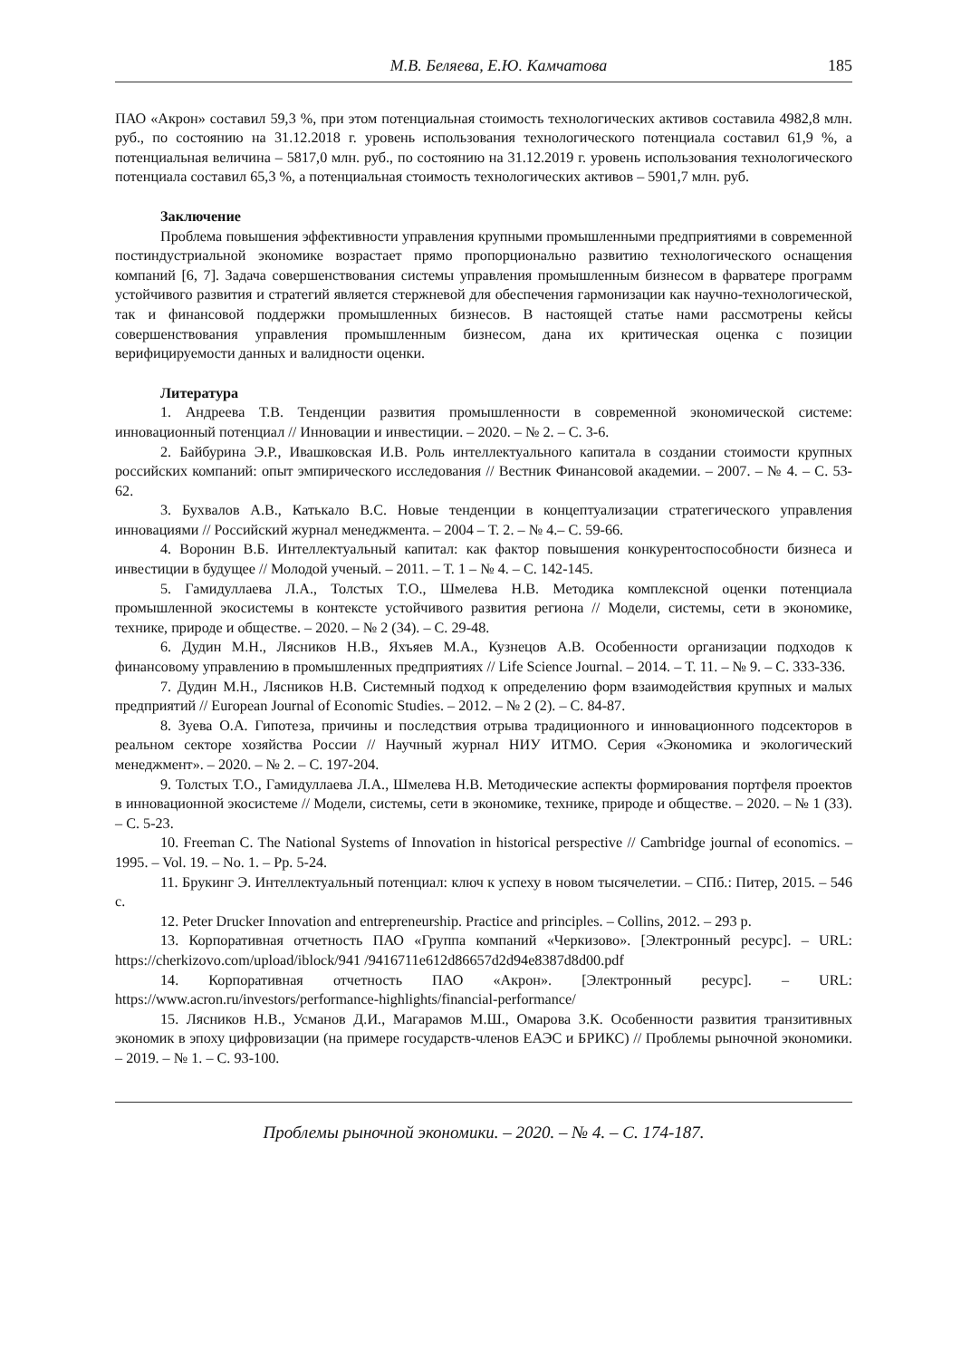М.В. Беляева, Е.Ю. Камчатова 185
ПАО «Акрон» составил 59,3 %, при этом потенциальная стоимость технологических активов составила 4982,8 млн. руб., по состоянию на 31.12.2018 г. уровень использования технологического потенциала составил 61,9 %, а потенциальная величина – 5817,0 млн. руб., по состоянию на 31.12.2019 г. уровень использования технологического потенциала составил 65,3 %, а потенциальная стоимость технологических активов – 5901,7 млн. руб.
Заключение
Проблема повышения эффективности управления крупными промышленными предприятиями в современной постиндустриальной экономике возрастает прямо пропорционально развитию технологического оснащения компаний [6, 7]. Задача совершенствования системы управления промышленным бизнесом в фарватере программ устойчивого развития и стратегий является стержневой для обеспечения гармонизации как научно-технологической, так и финансовой поддержки промышленных бизнесов. В настоящей статье нами рассмотрены кейсы совершенствования управления промышленным бизнесом, дана их критическая оценка с позиции верифицируемости данных и валидности оценки.
Литература
1. Андреева Т.В. Тенденции развития промышленности в современной экономической системе: инновационный потенциал // Инновации и инвестиции. – 2020. – № 2. – С. 3-6.
2. Байбурина Э.Р., Ивашковская И.В. Роль интеллектуального капитала в создании стоимости крупных российских компаний: опыт эмпирического исследования // Вестник Финансовой академии. – 2007. – № 4. – С. 53-62.
3. Бухвалов А.В., Катькало В.С. Новые тенденции в концептуализации стратегического управления инновациями // Российский журнал менеджмента. – 2004 – Т. 2. – № 4.– С. 59-66.
4. Воронин В.Б. Интеллектуальный капитал: как фактор повышения конкурентоспособности бизнеса и инвестиции в будущее // Молодой ученый. – 2011. – Т. 1 – № 4. – С. 142-145.
5. Гамидуллаева Л.А., Толстых Т.О., Шмелева Н.В. Методика комплексной оценки потенциала промышленной экосистемы в контексте устойчивого развития региона // Модели, системы, сети в экономике, технике, природе и обществе. – 2020. – № 2 (34). – С. 29-48.
6. Дудин М.Н., Лясников Н.В., Яхъяев М.А., Кузнецов А.В. Особенности организации подходов к финансовому управлению в промышленных предприятиях // Life Science Journal. – 2014. – Т. 11. – № 9. – С. 333-336.
7. Дудин М.Н., Лясников Н.В. Системный подход к определению форм взаимодействия крупных и малых предприятий // European Journal of Economic Studies. – 2012. – № 2 (2). – С. 84-87.
8. Зуева О.А. Гипотеза, причины и последствия отрыва традиционного и инновационного подсекторов в реальном секторе хозяйства России // Научный журнал НИУ ИТМО. Серия «Экономика и экологический менеджмент». – 2020. – № 2. – С. 197-204.
9. Толстых Т.О., Гамидуллаева Л.А., Шмелева Н.В. Методические аспекты формирования портфеля проектов в инновационной экосистеме // Модели, системы, сети в экономике, технике, природе и обществе. – 2020. – № 1 (33). – С. 5-23.
10. Freeman C. The National Systems of Innovation in historical perspective // Cambridge journal of economics. – 1995. – Vol. 19. – No. 1. – Pp. 5-24.
11. Брукинг Э. Интеллектуальный потенциал: ключ к успеху в новом тысячелетии. – СПб.: Питер, 2015. – 546 с.
12. Peter Drucker Innovation and entrepreneurship. Practice and principles. – Collins, 2012. – 293 p.
13. Корпоративная отчетность ПАО «Группа компаний «Черкизово». [Электронный ресурс]. – URL: https://cherkizovo.com/upload/iblock/941 /9416711e612d86657d2d94e8387d8d00.pdf
14. Корпоративная отчетность ПАО «Акрон». [Электронный ресурс]. – URL: https://www.acron.ru/investors/performance-highlights/financial-performance/
15. Лясников Н.В., Усманов Д.И., Магарамов М.Ш., Омарова З.К. Особенности развития транзитивных экономик в эпоху цифровизации (на примере государств-членов ЕАЭС и БРИКС) // Проблемы рыночной экономики. – 2019. – № 1. – С. 93-100.
Проблемы рыночной экономики. – 2020. – № 4. – С. 174-187.